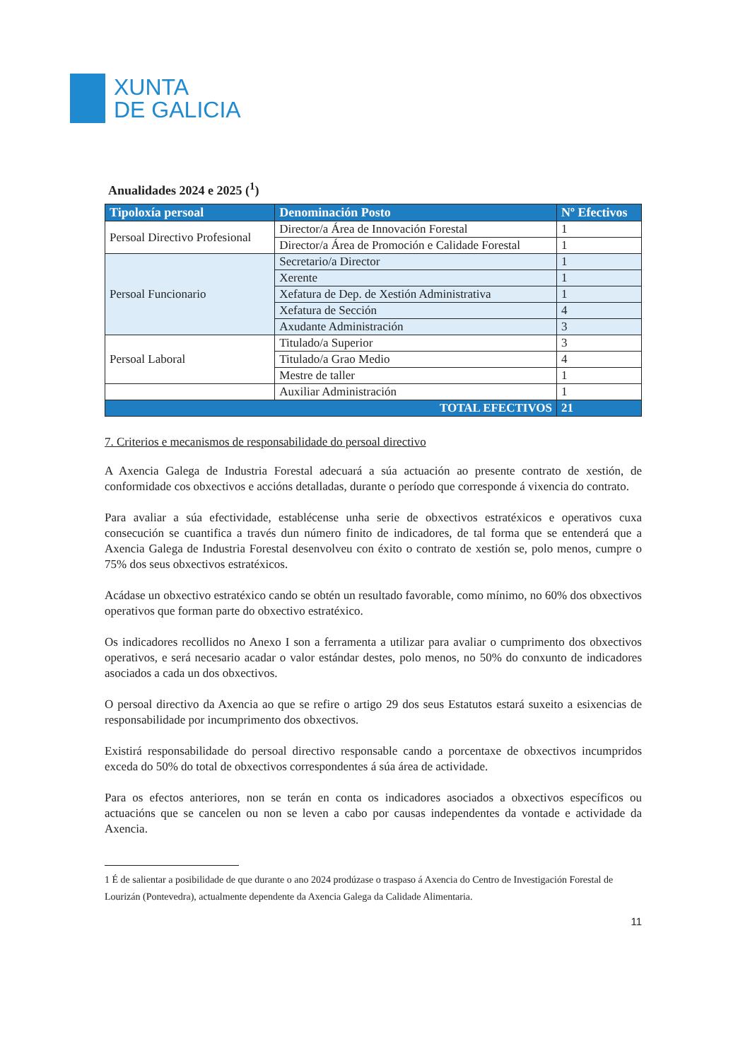XUNTA
DE GALICIA
Anualidades 2024 e 2025 (<sup>1</sup>)
| Tipoloxía persoal | Denominación Posto | Nº Efectivos |
| --- | --- | --- |
| Persoal Directivo Profesional | Director/a Área de Innovación Forestal | 1 |
| | Director/a Área de Promoción e Calidade Forestal | 1 |
| Persoal Funcionario | Secretario/a Director | 1 |
| | Xerente | 1 |
| | Xefatura de Dep. de Xestión Administrativa | 1 |
| | Xefatura de Sección | 4 |
| | Axudante Administración | 3 |
| Persoal Laboral | Titulado/a Superior | 3 |
| | Titulado/a Grao Medio | 4 |
| | Mestre de taller | 1 |
| | Auxiliar Administración | 1 |
| TOTAL EFECTIVOS | | 21 |
7. Criterios e mecanismos de responsabilidade do persoal directivo
A Axencia Galega de Industria Forestal adecuará a súa actuación ao presente contrato de xestión, de conformidade cos obxectivos e accións detalladas, durante o período que corresponde á vixencia do contrato.
Para avaliar a súa efectividade, establécense unha serie de obxectivos estratéxicos e operativos cuxa consecución se cuantifica a través dun número finito de indicadores, de tal forma que se entenderá que a Axencia Galega de Industria Forestal desenvolveu con éxito o contrato de xestión se, polo menos, cumpre o 75% dos seus obxectivos estratéxicos.
Acádase un obxectivo estratéxico cando se obtén un resultado favorable, como mínimo, no 60% dos obxectivos operativos que forman parte do obxectivo estratéxico.
Os indicadores recollidos no Anexo I son a ferramenta a utilizar para avaliar o cumprimento dos obxectivos operativos, e será necesario acadar o valor estándar destes, polo menos, no 50% do conxunto de indicadores asociados a cada un dos obxectivos.
O persoal directivo da Axencia ao que se refire o artigo 29 dos seus Estatutos estará suxeito a esixencias de responsabilidade por incumprimento dos obxectivos.
Existirá responsabilidade do persoal directivo responsable cando a porcentaxe de obxectivos incumpridos exceda do 50% do total de obxectivos correspondentes á súa área de actividade.
Para os efectos anteriores, non se terán en conta os indicadores asociados a obxectivos específicos ou actuacións que se cancelen ou non se leven a cabo por causas independentes da vontade e actividade da Axencia.
1 É de salientar a posibilidade de que durante o ano 2024 prodúzase o traspaso á Axencia do Centro de Investigación Forestal de Lourizán (Pontevedra), actualmente dependente da Axencia Galega da Calidade Alimentaria.
11